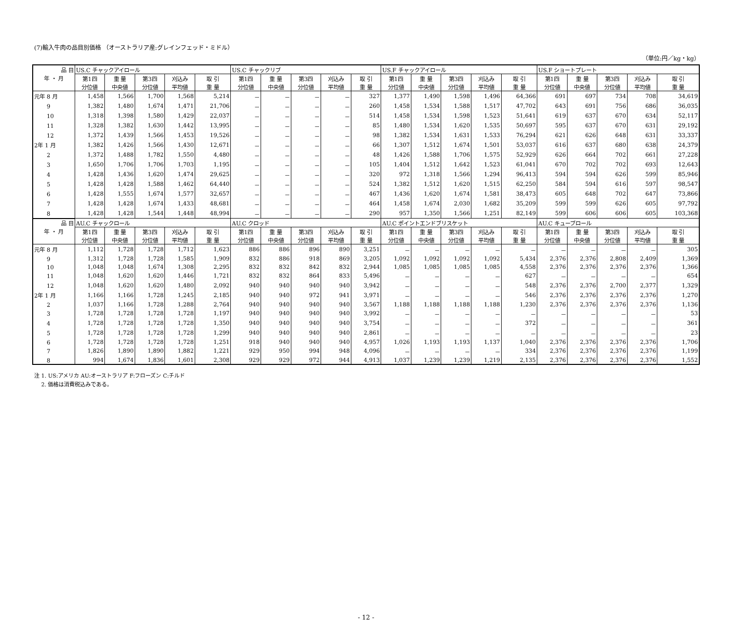(7)輸入牛肉の品目別価格 （オーストラリア産:グレインフェッド・ミドル）
（単位:円／kg・kg）
| 品 目 | US.C チャックアイロール | | | | | US.C チャックリブ | | | | | US.F チャックアイロール | | | | | US.F ショートプレート | | | | |
| --- | --- | --- | --- | --- | --- | --- | --- | --- | --- | --- | --- | --- | --- | --- | --- | --- | --- | --- | --- | --- |
| 年 ・ 月 | 第1四 | 重 量 | 第3四 | 刈込み | 取 引 | 第1四 | 重 量 | 第3四 | 刈込み | 取 引 | 第1四 | 重 量 | 第3四 | 刈込み | 取 引 | 第1四 | 重 量 | 第3四 | 刈込み | 取 引 |
| | 分位値 | 中央値 | 分位値 | 平均値 | 重 量 | 分位値 | 中央値 | 分位値 | 平均値 | 重 量 | 分位値 | 中央値 | 分位値 | 平均値 | 重 量 | 分位値 | 中央値 | 分位値 | 平均値 | 重 量 |
| 元年 8 月 | 1,458 | 1,566 | 1,700 | 1,568 | 5,214 | － | － | － | － | 327 | 1,377 | 1,490 | 1,598 | 1,496 | 64,366 | 691 | 697 | 734 | 708 | 34,619 |
| 9 | 1,382 | 1,480 | 1,674 | 1,471 | 21,706 | － | － | － | － | 260 | 1,458 | 1,534 | 1,588 | 1,517 | 47,702 | 643 | 691 | 756 | 686 | 36,035 |
| 10 | 1,318 | 1,398 | 1,580 | 1,429 | 22,037 | － | － | － | － | 514 | 1,458 | 1,534 | 1,598 | 1,523 | 51,641 | 619 | 637 | 670 | 634 | 52,117 |
| 11 | 1,328 | 1,382 | 1,630 | 1,442 | 13,995 | － | － | － | － | 85 | 1,480 | 1,534 | 1,620 | 1,535 | 50,697 | 595 | 637 | 670 | 631 | 29,192 |
| 12 | 1,372 | 1,439 | 1,566 | 1,453 | 19,526 | － | － | － | － | 98 | 1,382 | 1,534 | 1,631 | 1,533 | 76,294 | 621 | 626 | 648 | 631 | 33,337 |
| 2年 1 月 | 1,382 | 1,426 | 1,566 | 1,430 | 12,671 | － | － | － | － | 66 | 1,307 | 1,512 | 1,674 | 1,501 | 53,037 | 616 | 637 | 680 | 638 | 24,379 |
| 2 | 1,372 | 1,488 | 1,782 | 1,550 | 4,480 | － | － | － | － | 48 | 1,426 | 1,588 | 1,706 | 1,575 | 52,929 | 626 | 664 | 702 | 661 | 27,228 |
| 3 | 1,650 | 1,706 | 1,706 | 1,703 | 1,195 | － | － | － | － | 105 | 1,404 | 1,512 | 1,642 | 1,523 | 61,041 | 670 | 702 | 702 | 693 | 12,643 |
| 4 | 1,428 | 1,436 | 1,620 | 1,474 | 29,625 | － | － | － | － | 320 | 972 | 1,318 | 1,566 | 1,294 | 96,413 | 594 | 594 | 626 | 599 | 85,946 |
| 5 | 1,428 | 1,428 | 1,588 | 1,462 | 64,440 | － | － | － | － | 524 | 1,382 | 1,512 | 1,620 | 1,515 | 62,250 | 584 | 594 | 616 | 597 | 98,547 |
| 6 | 1,428 | 1,555 | 1,674 | 1,577 | 32,657 | － | － | － | － | 467 | 1,436 | 1,620 | 1,674 | 1,581 | 38,473 | 605 | 648 | 702 | 647 | 73,866 |
| 7 | 1,428 | 1,428 | 1,674 | 1,433 | 48,681 | － | － | － | － | 464 | 1,458 | 1,674 | 2,030 | 1,682 | 35,209 | 599 | 599 | 626 | 605 | 97,792 |
| 8 | 1,428 | 1,428 | 1,544 | 1,448 | 48,994 | － | － | － | － | 290 | 957 | 1,350 | 1,566 | 1,251 | 82,149 | 599 | 606 | 606 | 605 | 103,368 |
| 品 目 | AU.C チャックロール | | | | | AU.C クロッド | | | | | AU.C ポイントエンドブリスケット | | | | | AU.C キューブロール | | | | |
| 年 ・ 月 | 第1四 | 重 量 | 第3四 | 刈込み | 取 引 | 第1四 | 重 量 | 第3四 | 刈込み | 取 引 | 第1四 | 重 量 | 第3四 | 刈込み | 取 引 | 第1四 | 重 量 | 第3四 | 刈込み | 取 引 |
| | 分位値 | 中央値 | 分位値 | 平均値 | 重 量 | 分位値 | 中央値 | 分位値 | 平均値 | 重 量 | 分位値 | 中央値 | 分位値 | 平均値 | 重 量 | 分位値 | 中央値 | 分位値 | 平均値 | 重 量 |
| 元年 8 月 | 1,112 | 1,728 | 1,728 | 1,712 | 1,623 | 886 | 886 | 896 | 890 | 3,251 | － | － | － | － | － | － | － | － | － | 305 |
| 9 | 1,312 | 1,728 | 1,728 | 1,585 | 1,909 | 832 | 886 | 918 | 869 | 3,205 | 1,092 | 1,092 | 1,092 | 1,092 | 5,434 | 2,376 | 2,376 | 2,808 | 2,409 | 1,369 |
| 10 | 1,048 | 1,048 | 1,674 | 1,308 | 2,295 | 832 | 832 | 842 | 832 | 2,944 | 1,085 | 1,085 | 1,085 | 1,085 | 4,558 | 2,376 | 2,376 | 2,376 | 2,376 | 1,366 |
| 11 | 1,048 | 1,620 | 1,620 | 1,446 | 1,721 | 832 | 832 | 864 | 833 | 5,496 | － | － | － | － | 627 | － | － | － | － | 654 |
| 12 | 1,048 | 1,620 | 1,620 | 1,480 | 2,092 | 940 | 940 | 940 | 940 | 3,942 | － | － | － | － | 548 | 2,376 | 2,376 | 2,700 | 2,377 | 1,329 |
| 2年 1 月 | 1,166 | 1,166 | 1,728 | 1,245 | 2,185 | 940 | 940 | 972 | 941 | 3,971 | － | － | － | － | 546 | 2,376 | 2,376 | 2,376 | 2,376 | 1,270 |
| 2 | 1,037 | 1,166 | 1,728 | 1,288 | 2,764 | 940 | 940 | 940 | 940 | 3,567 | 1,188 | 1,188 | 1,188 | 1,188 | 1,230 | 2,376 | 2,376 | 2,376 | 2,376 | 1,136 |
| 3 | 1,728 | 1,728 | 1,728 | 1,728 | 1,197 | 940 | 940 | 940 | 940 | 3,992 | － | － | － | － | － | － | － | － | － | 53 |
| 4 | 1,728 | 1,728 | 1,728 | 1,728 | 1,350 | 940 | 940 | 940 | 940 | 3,754 | － | － | － | － | 372 | － | － | － | － | 361 |
| 5 | 1,728 | 1,728 | 1,728 | 1,728 | 1,299 | 940 | 940 | 940 | 940 | 2,861 | － | － | － | － | － | － | － | － | － | 23 |
| 6 | 1,728 | 1,728 | 1,728 | 1,728 | 1,251 | 918 | 940 | 940 | 940 | 4,957 | 1,026 | 1,193 | 1,193 | 1,137 | 1,040 | 2,376 | 2,376 | 2,376 | 2,376 | 1,706 |
| 7 | 1,826 | 1,890 | 1,890 | 1,882 | 1,221 | 929 | 950 | 994 | 948 | 4,096 | － | － | － | － | 334 | 2,376 | 2,376 | 2,376 | 2,376 | 1,199 |
| 8 | 994 | 1,674 | 1,836 | 1,601 | 2,308 | 929 | 929 | 972 | 944 | 4,913 | 1,037 | 1,239 | 1,239 | 1,219 | 2,135 | 2,376 | 2,376 | 2,376 | 2,376 | 1,552 |
注 1. US:アメリカ AU:オーストラリア F:フローズン C:チルド
　 2. 価格は消費税込みである。
- 12 -